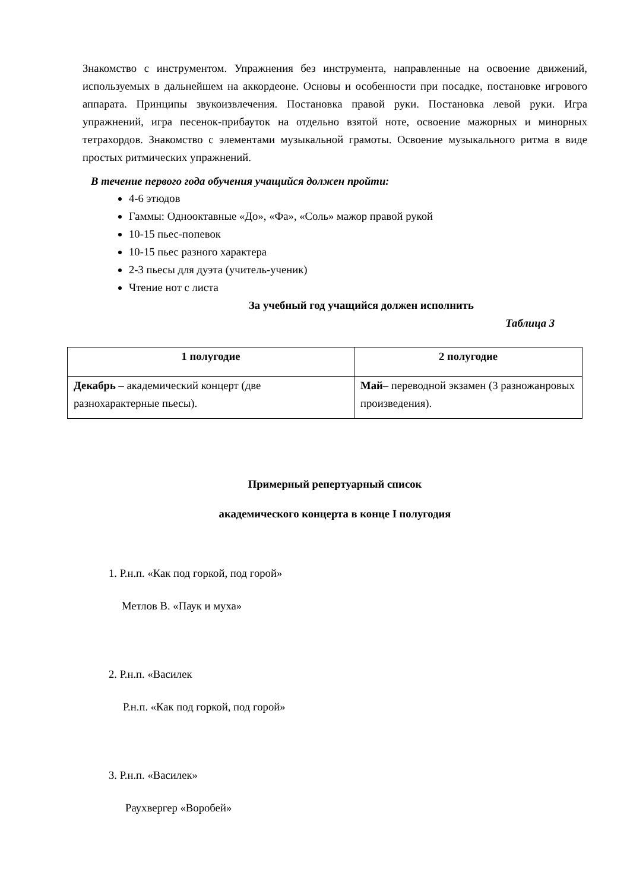Знакомство с инструментом. Упражнения без инструмента, направленные на освоение движений, используемых в дальнейшем на аккордеоне. Основы и особенности при посадке, постановке игрового аппарата. Принципы звукоизвлечения. Постановка правой руки. Постановка левой руки. Игра упражнений, игра песенок-прибауток на отдельно взятой ноте, освоение мажорных и минорных тетрахордов. Знакомство с элементами музыкальной грамоты. Освоение музыкального ритма в виде простых ритмических упражнений.
В течение первого года обучения учащийся должен пройти:
4-6 этюдов
Гаммы: Однооктавные «До», «Фа», «Соль» мажор правой рукой
10-15 пьес-попевок
10-15 пьес разного характера
2-3 пьесы для дуэта (учитель-ученик)
Чтение нот с листа
За учебный год учащийся должен исполнить
Таблица 3
| 1 полугодие | 2 полугодие |
| --- | --- |
| Декабрь – академический концерт (две разнохарактерные пьесы). | Май – переводной экзамен (3 разножанровых произведения). |
Примерный репертуарный список
академического концерта в конце I полугодия
1. Р.н.п. «Как под горкой, под горой»
Метлов В. «Паук и муха»
2. Р.н.п. «Василек
Р.н.п. «Как под горкой, под горой»
3. Р.н.п. «Василек»
Раухвергер «Воробей»